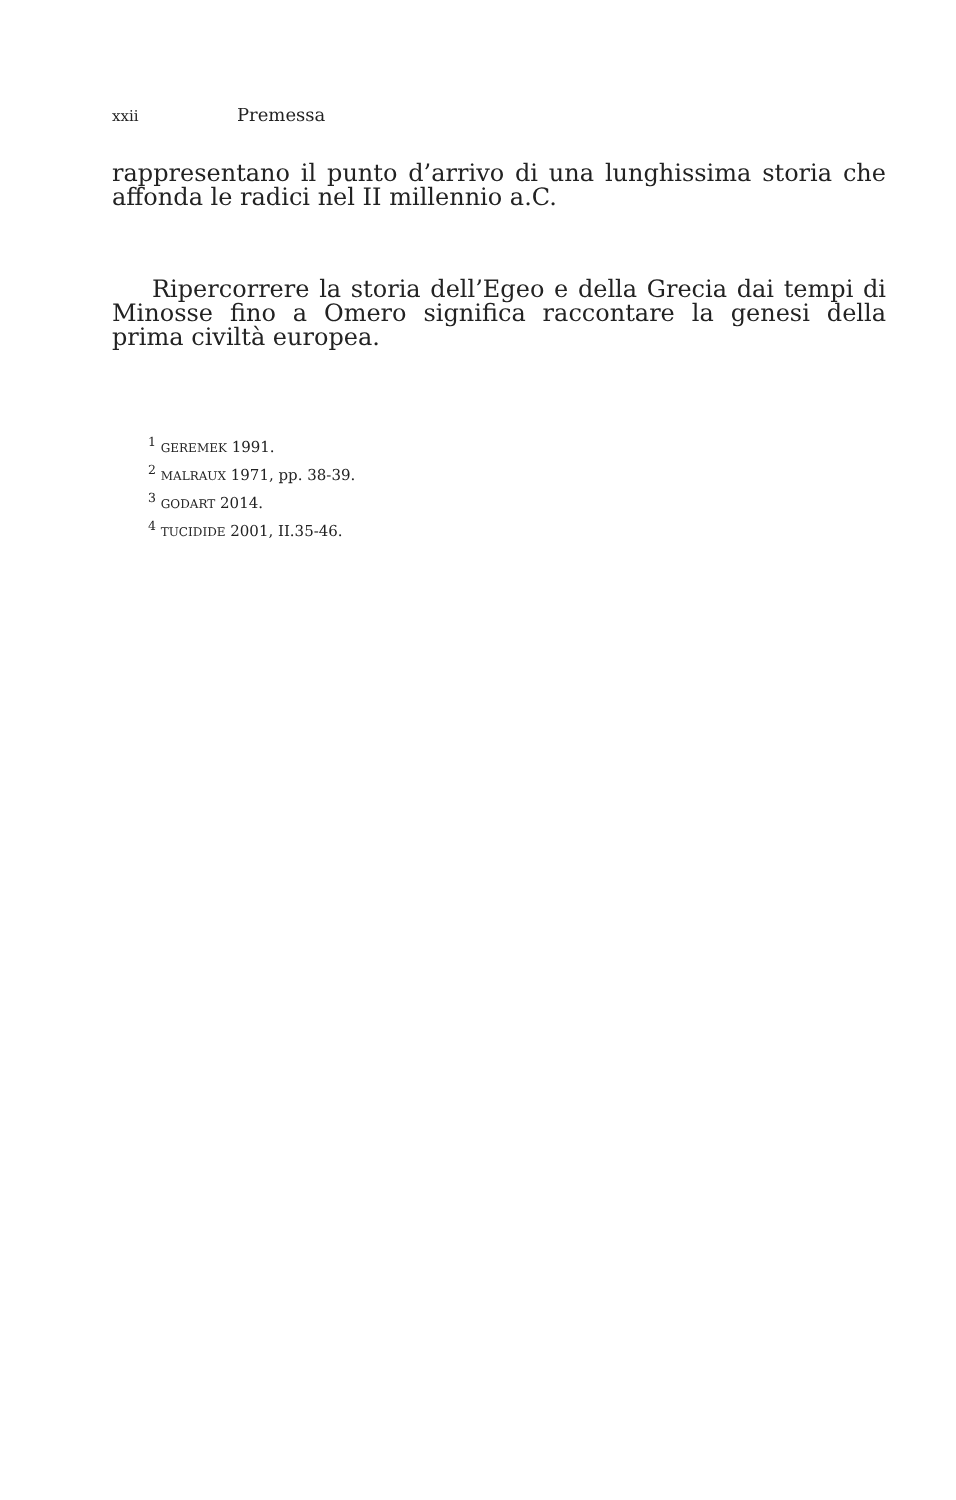xxii Premessa
rappresentano il punto d’arrivo di una lunghissima storia che affonda le radici nel II millennio a.C.
Ripercorrere la storia dell’Egeo e della Grecia dai tempi di Minosse fino a Omero significa raccontare la genesi della prima civiltà europea.
<sup>1</sup> GEREMEK 1991.
<sup>2</sup> MALRAUX 1971, pp. 38-39.
<sup>3</sup> GODART 2014.
<sup>4</sup> TUCIDIDE 2001, II.35-46.